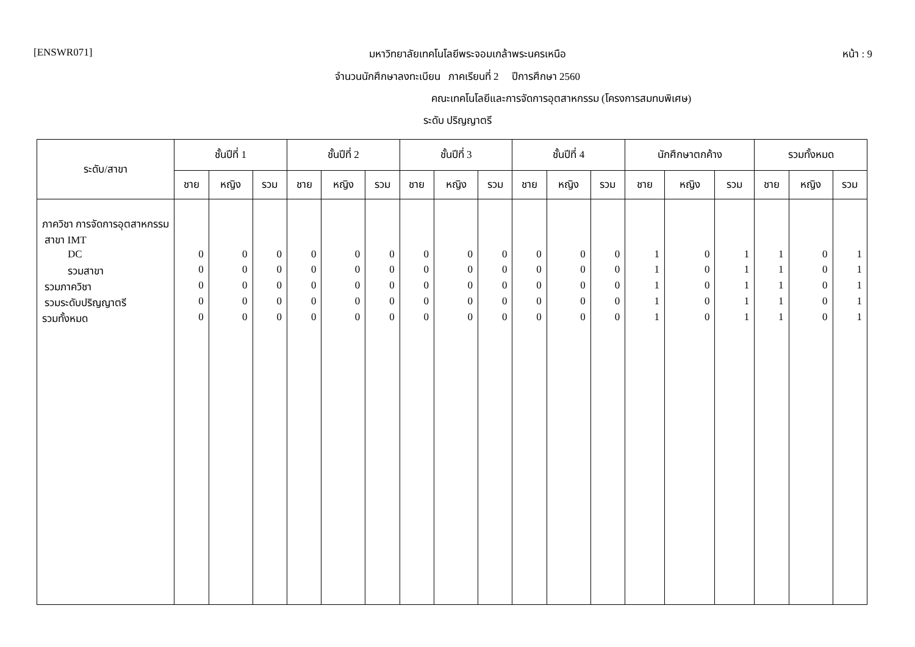[ENSWR071] มหาวิทยาลัยเทคโนโลยีพระจอมเกล้าพระนครเหนือ หน้า : 9
จำนวนนักศึกษาลงทะเบียน ภาคเรียนที่ 2 ปีการศึกษา 2560
คณะเทคโนโลยีและการจัดการอุตสาหกรรม (โครงการสมทบพิเศษ)
ระดับ ปริญญาตรี
| ระดับ/สาขา | ชั้นปีที่ 1 | | | ชั้นปีที่ 2 | | | ชั้นปีที่ 3 | | | ชั้นปีที่ 4 | | | นักศึกษาตกค้าง | | | รวมทั้งหมด | | |
| --- | --- | --- | --- | --- | --- | --- | --- | --- | --- | --- | --- | --- | --- | --- | --- | --- | --- | --- |
| | ชาย | หญิง | รวม | ชาย | หญิง | รวม | ชาย | หญิง | รวม | ชาย | หญิง | รวม | ชาย | หญิง | รวม | ชาย | หญิง | รวม |
| ภาควิชา การจัดการอุตสาหกรรม | | | | | | | | | | | | | | | | | | |
| สาขา IMT | | | | | | | | | | | | | | | | | | |
| DC | 0 | 0 | 0 | 0 | 0 | 0 | 0 | 0 | 0 | 0 | 0 | 0 | 1 | 0 | 1 | 1 | 0 | 1 |
| รวมสาขา | 0 | 0 | 0 | 0 | 0 | 0 | 0 | 0 | 0 | 0 | 0 | 0 | 1 | 0 | 1 | 1 | 0 | 1 |
| รวมภาควิชา | 0 | 0 | 0 | 0 | 0 | 0 | 0 | 0 | 0 | 0 | 0 | 0 | 1 | 0 | 1 | 1 | 0 | 1 |
| รวมระดับปริญญาตรี | 0 | 0 | 0 | 0 | 0 | 0 | 0 | 0 | 0 | 0 | 0 | 0 | 1 | 0 | 1 | 1 | 0 | 1 |
| รวมทั้งหมด | 0 | 0 | 0 | 0 | 0 | 0 | 0 | 0 | 0 | 0 | 0 | 0 | 1 | 0 | 1 | 1 | 0 | 1 |